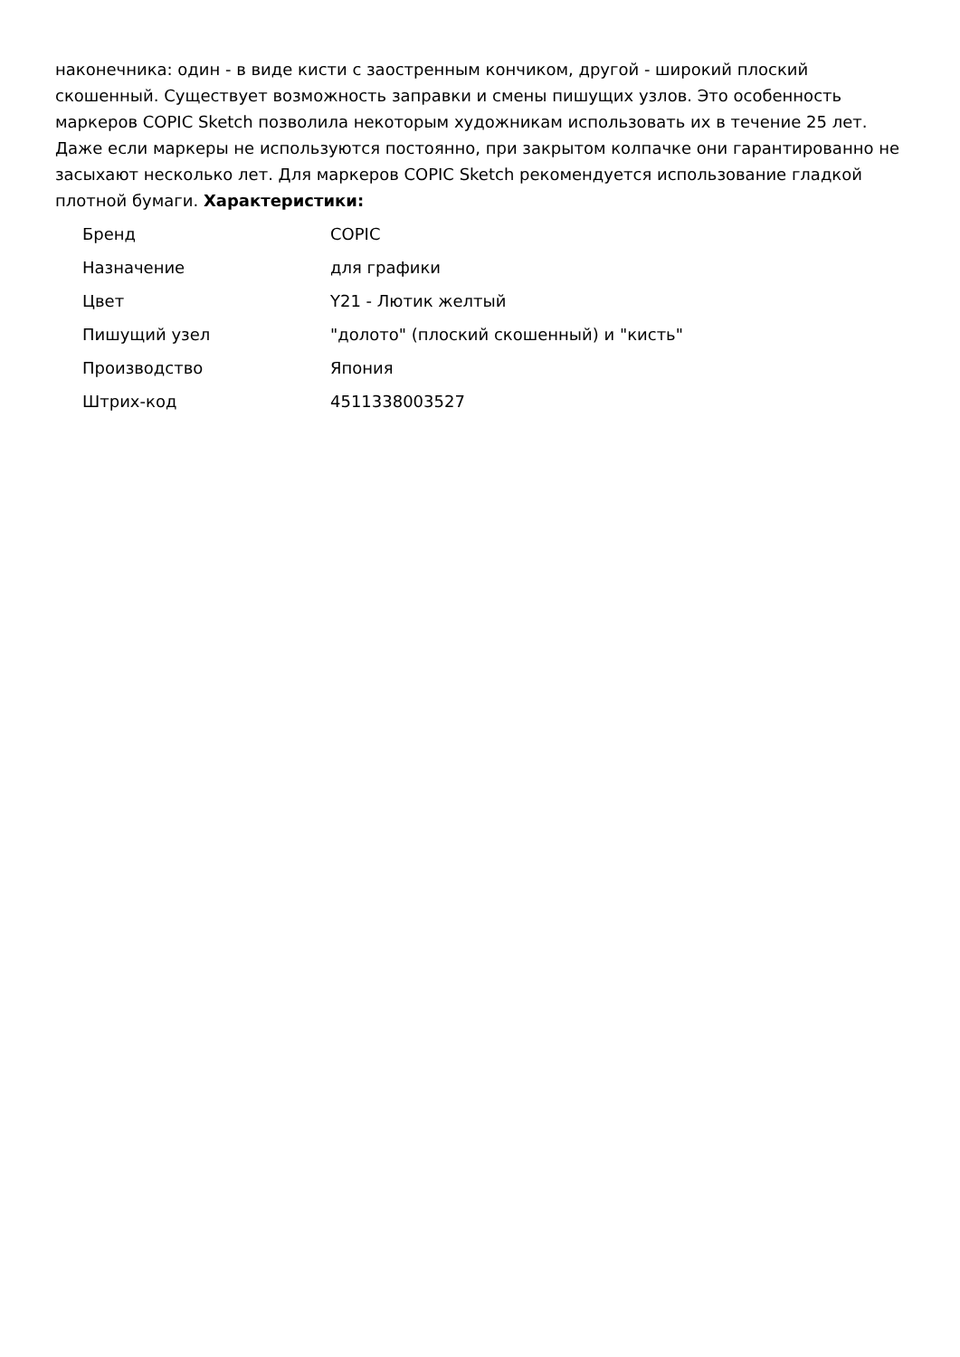наконечника: один - в виде кисти с заостренным кончиком, другой - широкий плоский скошенный. Существует возможность заправки и смены пишущих узлов. Это особенность маркеров COPIC Sketch позволила некоторым художникам использовать их в течение 25 лет. Даже если маркеры не используются постоянно, при закрытом колпачке они гарантированно не засыхают несколько лет. Для маркеров COPIC Sketch рекомендуется использование гладкой плотной бумаги. Характеристики:
| Бренд | COPIC |
| Назначение | для графики |
| Цвет | Y21 - Лютик желтый |
| Пишущий узел | "долото" (плоский скошенный) и "кисть" |
| Производство | Япония |
| Штрих-код | 4511338003527 |